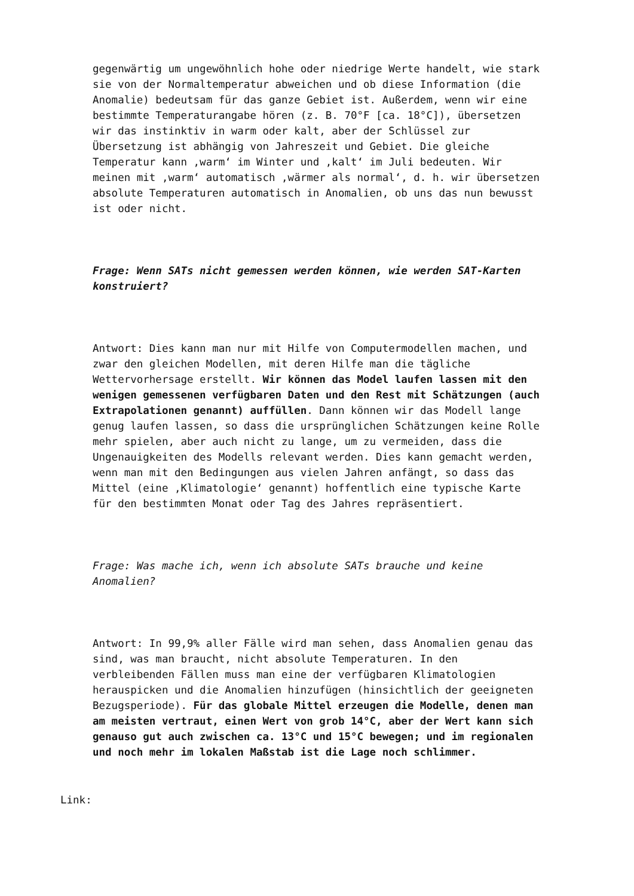gegenwärtig um ungewöhnlich hohe oder niedrige Werte handelt, wie stark sie von der Normaltemperatur abweichen und ob diese Information (die Anomalie) bedeutsam für das ganze Gebiet ist. Außerdem, wenn wir eine bestimmte Temperaturangabe hören (z. B. 70°F [ca. 18°C]), übersetzen wir das instinktiv in warm oder kalt, aber der Schlüssel zur Übersetzung ist abhängig von Jahreszeit und Gebiet. Die gleiche Temperatur kann ‚warm‘ im Winter und ‚kalt‘ im Juli bedeuten. Wir meinen mit ‚warm‘ automatisch ‚wärmer als normal‘, d. h. wir übersetzen absolute Temperaturen automatisch in Anomalien, ob uns das nun bewusst ist oder nicht.
Frage: Wenn SATs nicht gemessen werden können, wie werden SAT-Karten konstruiert?
Antwort: Dies kann man nur mit Hilfe von Computermodellen machen, und zwar den gleichen Modellen, mit deren Hilfe man die tägliche Wettervorhersage erstellt. Wir können das Model laufen lassen mit den wenigen gemessenen verfügbaren Daten und den Rest mit Schätzungen (auch Extrapolationen genannt) auffüllen. Dann können wir das Modell lange genug laufen lassen, so dass die ursprünglichen Schätzungen keine Rolle mehr spielen, aber auch nicht zu lange, um zu vermeiden, dass die Ungenauigkeiten des Modells relevant werden. Dies kann gemacht werden, wenn man mit den Bedingungen aus vielen Jahren anfängt, so dass das Mittel (eine ‚Klimatologie‘ genannt) hoffentlich eine typische Karte für den bestimmten Monat oder Tag des Jahres repräsentiert.
Frage: Was mache ich, wenn ich absolute SATs brauche und keine Anomalien?
Antwort: In 99,9% aller Fälle wird man sehen, dass Anomalien genau das sind, was man braucht, nicht absolute Temperaturen. In den verbleibenden Fällen muss man eine der verfügbaren Klimatologien herauspicken und die Anomalien hinzufügen (hinsichtlich der geeigneten Bezugsperiode). Für das globale Mittel erzeugen die Modelle, denen man am meisten vertraut, einen Wert von grob 14°C, aber der Wert kann sich genauso gut auch zwischen ca. 13°C und 15°C bewegen; und im regionalen und noch mehr im lokalen Maßstab ist die Lage noch schlimmer.
Link: